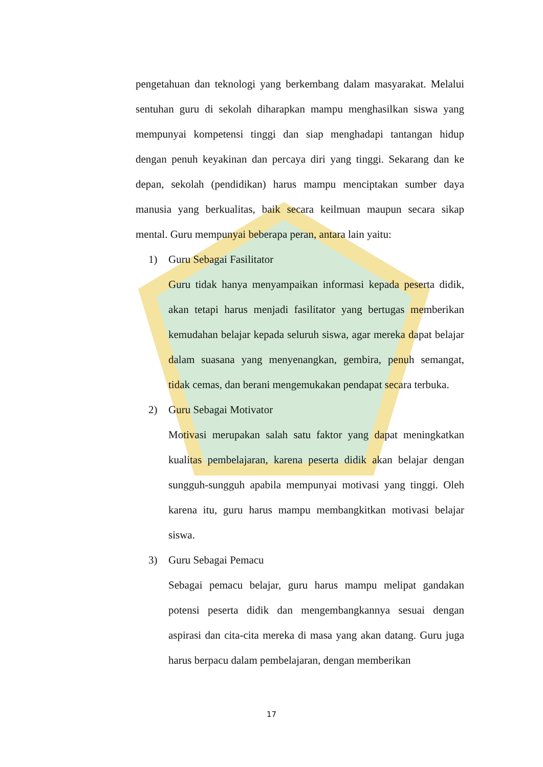pengetahuan dan teknologi yang berkembang dalam masyarakat. Melalui sentuhan guru di sekolah diharapkan mampu menghasilkan siswa yang mempunyai kompetensi tinggi dan siap menghadapi tantangan hidup dengan penuh keyakinan dan percaya diri yang tinggi. Sekarang dan ke depan, sekolah (pendidikan) harus mampu menciptakan sumber daya manusia yang berkualitas, baik secara keilmuan maupun secara sikap mental. Guru mempunyai beberapa peran, antara lain yaitu:
1) Guru Sebagai Fasilitator
Guru tidak hanya menyampaikan informasi kepada peserta didik, akan tetapi harus menjadi fasilitator yang bertugas memberikan kemudahan belajar kepada seluruh siswa, agar mereka dapat belajar dalam suasana yang menyenangkan, gembira, penuh semangat, tidak cemas, dan berani mengemukakan pendapat secara terbuka.
2) Guru Sebagai Motivator
Motivasi merupakan salah satu faktor yang dapat meningkatkan kualitas pembelajaran, karena peserta didik akan belajar dengan sungguh-sungguh apabila mempunyai motivasi yang tinggi. Oleh karena itu, guru harus mampu membangkitkan motivasi belajar siswa.
3) Guru Sebagai Pemacu
Sebagai pemacu belajar, guru harus mampu melipat gandakan potensi peserta didik dan mengembangkannya sesuai dengan aspirasi dan cita-cita mereka di masa yang akan datang. Guru juga harus berpacu dalam pembelajaran, dengan memberikan
17